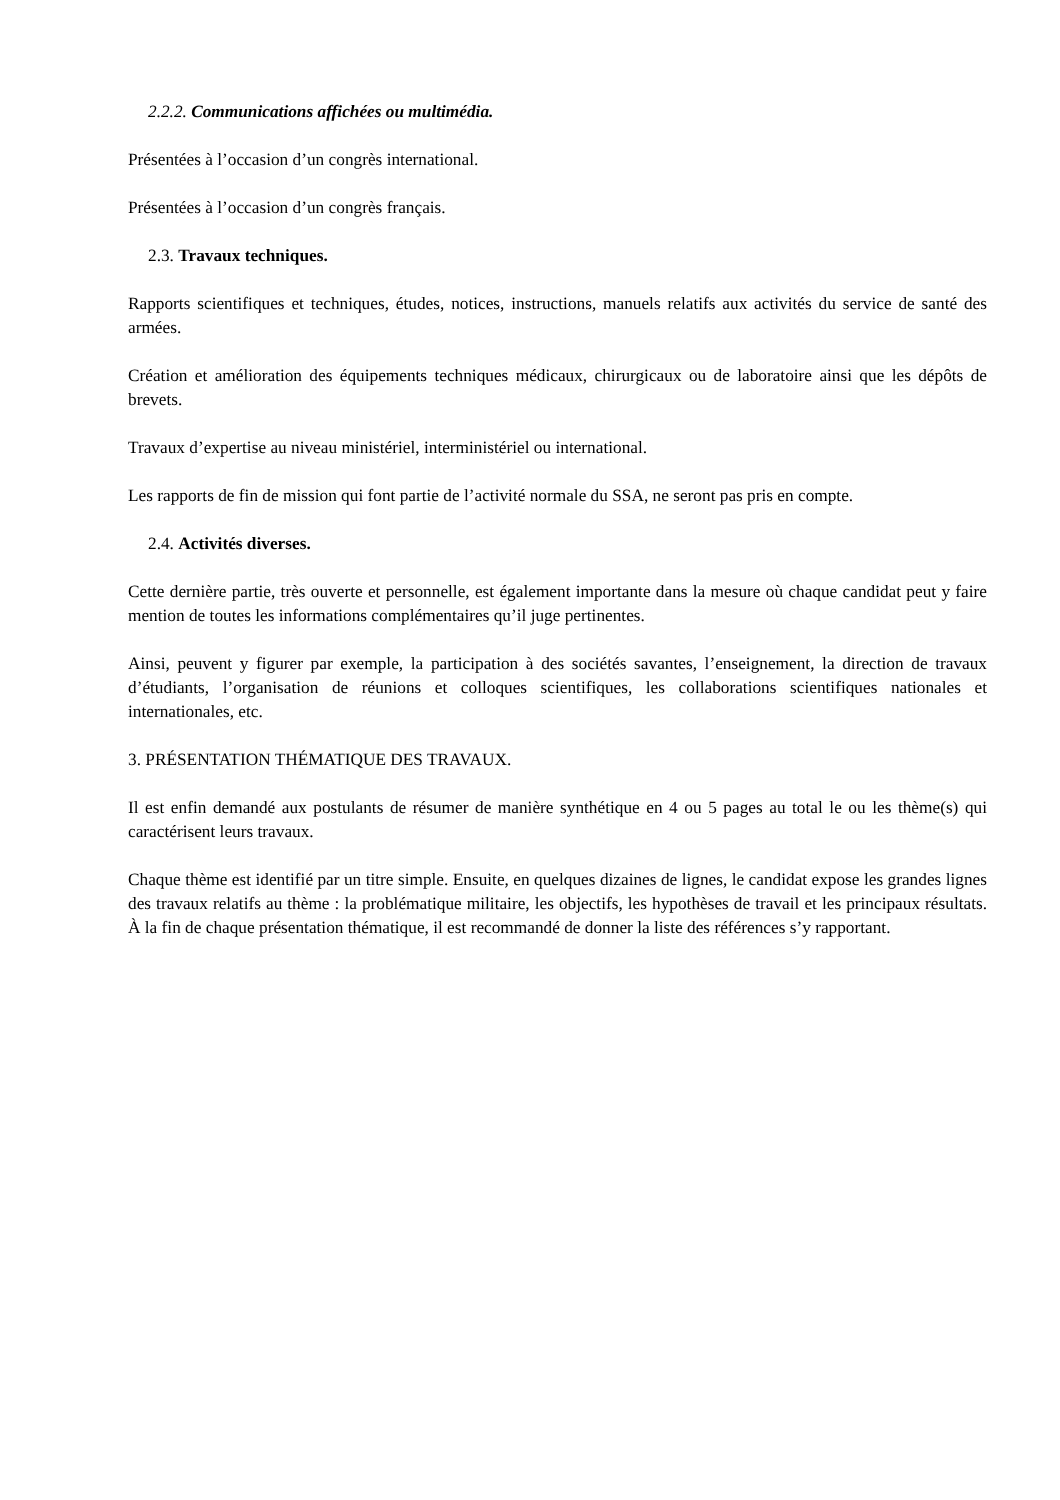2.2.2. Communications affichées ou multimédia.
Présentées à l’occasion d’un congrès international.
Présentées à l’occasion d’un congrès français.
2.3. Travaux techniques.
Rapports scientifiques et techniques, études, notices, instructions, manuels relatifs aux activités du service de santé des armées.
Création et amélioration des équipements techniques médicaux, chirurgicaux ou de laboratoire ainsi que les dépôts de brevets.
Travaux d’expertise au niveau ministériel, interministériel ou international.
Les rapports de fin de mission qui font partie de l’activité normale du SSA, ne seront pas pris en compte.
2.4. Activités diverses.
Cette dernière partie, très ouverte et personnelle, est également importante dans la mesure où chaque candidat peut y faire mention de toutes les informations complémentaires qu’il juge pertinentes.
Ainsi, peuvent y figurer par exemple, la participation à des sociétés savantes, l’enseignement, la direction de travaux d’étudiants, l’organisation de réunions et colloques scientifiques, les collaborations scientifiques nationales et internationales, etc.
3. PRÉSENTATION THÉMATIQUE DES TRAVAUX.
Il est enfin demandé aux postulants de résumer de manière synthétique en 4 ou 5 pages au total le ou les thème(s) qui caractérisent leurs travaux.
Chaque thème est identifié par un titre simple. Ensuite, en quelques dizaines de lignes, le candidat expose les grandes lignes des travaux relatifs au thème : la problématique militaire, les objectifs, les hypothèses de travail et les principaux résultats. À la fin de chaque présentation thématique, il est recommandé de donner la liste des références s’y rapportant.